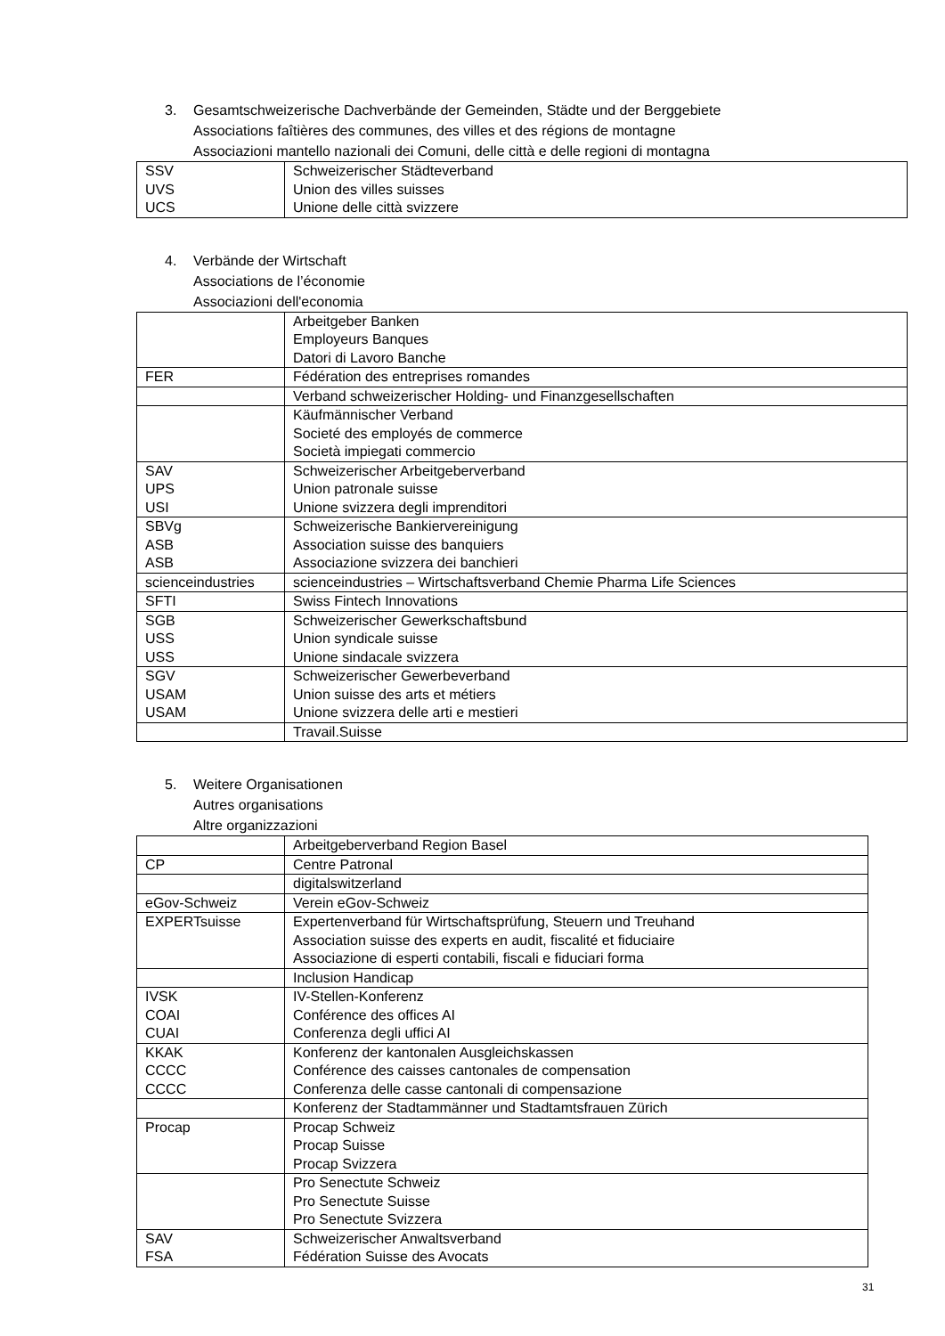3. Gesamtschweizerische Dachverbände der Gemeinden, Städte und der Berggebiete
Associations faîtières des communes, des villes et des régions de montagne
Associazioni mantello nazionali dei Comuni, delle città e delle regioni di montagna
| SSV UVS UCS | Schweizerischer Städteverband Union des villes suisses Unione delle città svizzere |
4. Verbände der Wirtschaft
Associations de l’économie
Associazioni dell'economia
| | Arbeitgeber Banken Employeurs Banques Datori di Lavoro Banche |
| FER | Fédération des entreprises romandes |
| | Verband schweizerischer Holding- und Finanzgesellschaften |
| | Käufmännischer Verband Societé des employés de commerce Società impiegati commercio |
| SAV UPS USI | Schweizerischer Arbeitgeberverband Union patronale suisse Unione svizzera degli imprenditori |
| SBVg ASB ASB | Schweizerische Bankiervereinigung Association suisse des banquiers Associazione svizzera dei banchieri |
| scienceindustries | scienceindustries – Wirtschaftsverband Chemie Pharma Life Sciences |
| SFTI | Swiss Fintech Innovations |
| SGB USS USS | Schweizerischer Gewerkschaftsbund Union syndicale suisse Unione sindacale svizzera |
| SGV USAM USAM | Schweizerischer Gewerbeverband Union suisse des arts et métiers Unione svizzera delle arti e mestieri |
| | Travail.Suisse |
5. Weitere Organisationen
Autres organisations
Altre organizzazioni
| | Arbeitgeberverband Region Basel |
| CP | Centre Patronal |
| | digitalswitzerland |
| eGov-Schweiz | Verein eGov-Schweiz |
| EXPERTsuisse | Expertenverband für Wirtschaftsprüfung, Steuern und Treuhand Association suisse des experts en audit, fiscalité et fiduciaire Associazione di esperti contabili, fiscali e fiduciari forma |
| | Inclusion Handicap |
| IVSK COAI CUAI | IV-Stellen-Konferenz Conférence des offices AI Conferenza degli uffici AI |
| KKAK CCCC CCCC | Konferenz der kantonalen Ausgleichskassen Conférence des caisses cantonales de compensation Conferenza delle casse cantonali di compensazione |
| | Konferenz der Stadtammänner und Stadtamtsfrauen Zürich |
| Procap | Procap Schweiz Procap Suisse Procap Svizzera |
| | Pro Senectute Schweiz Pro Senectute Suisse Pro Senectute Svizzera |
| SAV FSA | Schweizerischer Anwaltsverband Fédération Suisse des Avocats |
31